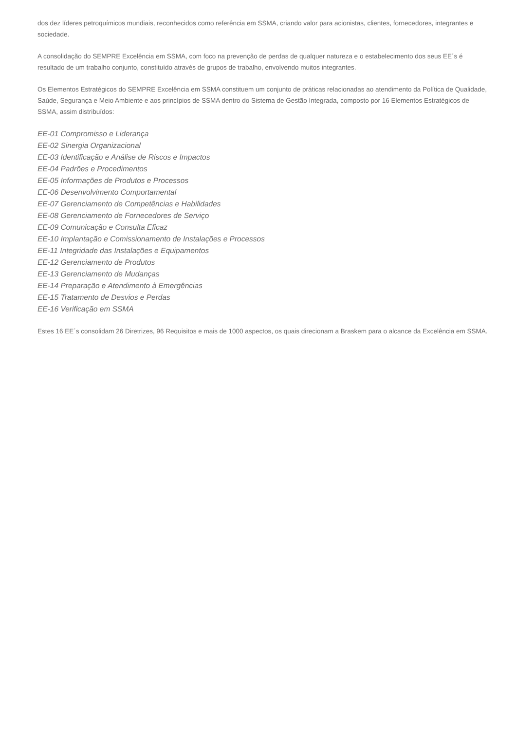dos dez líderes petroquímicos mundiais, reconhecidos como referência em SSMA, criando valor para acionistas, clientes, fornecedores, integrantes e sociedade.
A consolidação do SEMPRE Excelência em SSMA, com foco na prevenção de perdas de qualquer natureza e o estabelecimento dos seus EE´s é resultado de um trabalho conjunto, constituído através de grupos de trabalho, envolvendo muitos integrantes.
Os Elementos Estratégicos do SEMPRE Excelência em SSMA constituem um conjunto de práticas relacionadas ao atendimento da Política de Qualidade, Saúde, Segurança e Meio Ambiente e aos princípios de SSMA dentro do Sistema de Gestão Integrada, composto por 16 Elementos Estratégicos de SSMA, assim distribuídos:
EE-01 Compromisso e Liderança
EE-02 Sinergia Organizacional
EE-03 Identificação e Análise de Riscos e Impactos
EE-04 Padrões e Procedimentos
EE-05 Informações de Produtos e Processos
EE-06 Desenvolvimento Comportamental
EE-07 Gerenciamento de Competências e Habilidades
EE-08 Gerenciamento de Fornecedores de Serviço
EE-09 Comunicação e Consulta Eficaz
EE-10 Implantação e Comissionamento de Instalações e Processos
EE-11 Integridade das Instalações e Equipamentos
EE-12 Gerenciamento de Produtos
EE-13 Gerenciamento de Mudanças
EE-14 Preparação e Atendimento à Emergências
EE-15 Tratamento de Desvios e Perdas
EE-16 Verificação em SSMA
Estes 16 EE´s consolidam 26 Diretrizes, 96 Requisitos e mais de 1000 aspectos, os quais direcionam a Braskem para o alcance da Excelência em SSMA.